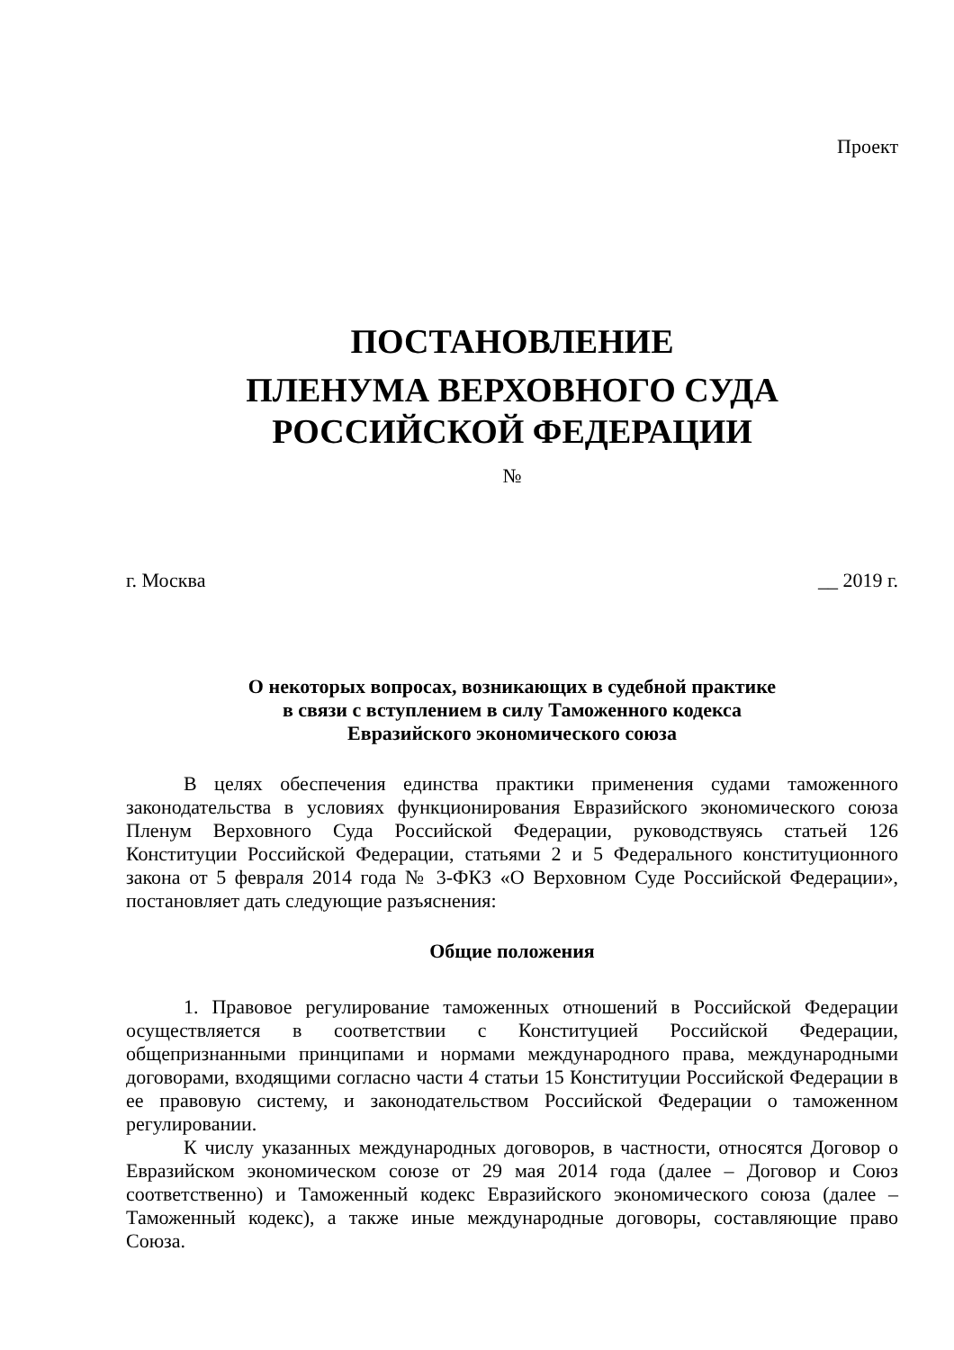Проект
ПОСТАНОВЛЕНИЕ
ПЛЕНУМА ВЕРХОВНОГО СУДА
РОССИЙСКОЙ ФЕДЕРАЦИИ
№
г. Москва __ 2019 г.
О некоторых вопросах, возникающих в судебной практике
в связи с вступлением в силу Таможенного кодекса
Евразийского экономического союза
В целях обеспечения единства практики применения судами таможенного законодательства в условиях функционирования Евразийского экономического союза Пленум Верховного Суда Российской Федерации, руководствуясь статьей 126 Конституции Российской Федерации, статьями 2 и 5 Федерального конституционного закона от 5 февраля 2014 года № 3-ФКЗ «О Верховном Суде Российской Федерации», постановляет дать следующие разъяснения:
Общие положения
1. Правовое регулирование таможенных отношений в Российской Федерации осуществляется в соответствии с Конституцией Российской Федерации, общепризнанными принципами и нормами международного права, международными договорами, входящими согласно части 4 статьи 15 Конституции Российской Федерации в ее правовую систему, и законодательством Российской Федерации о таможенном регулировании.
К числу указанных международных договоров, в частности, относятся Договор о Евразийском экономическом союзе от 29 мая 2014 года (далее – Договор и Союз соответственно) и Таможенный кодекс Евразийского экономического союза (далее – Таможенный кодекс), а также иные международные договоры, составляющие право Союза.